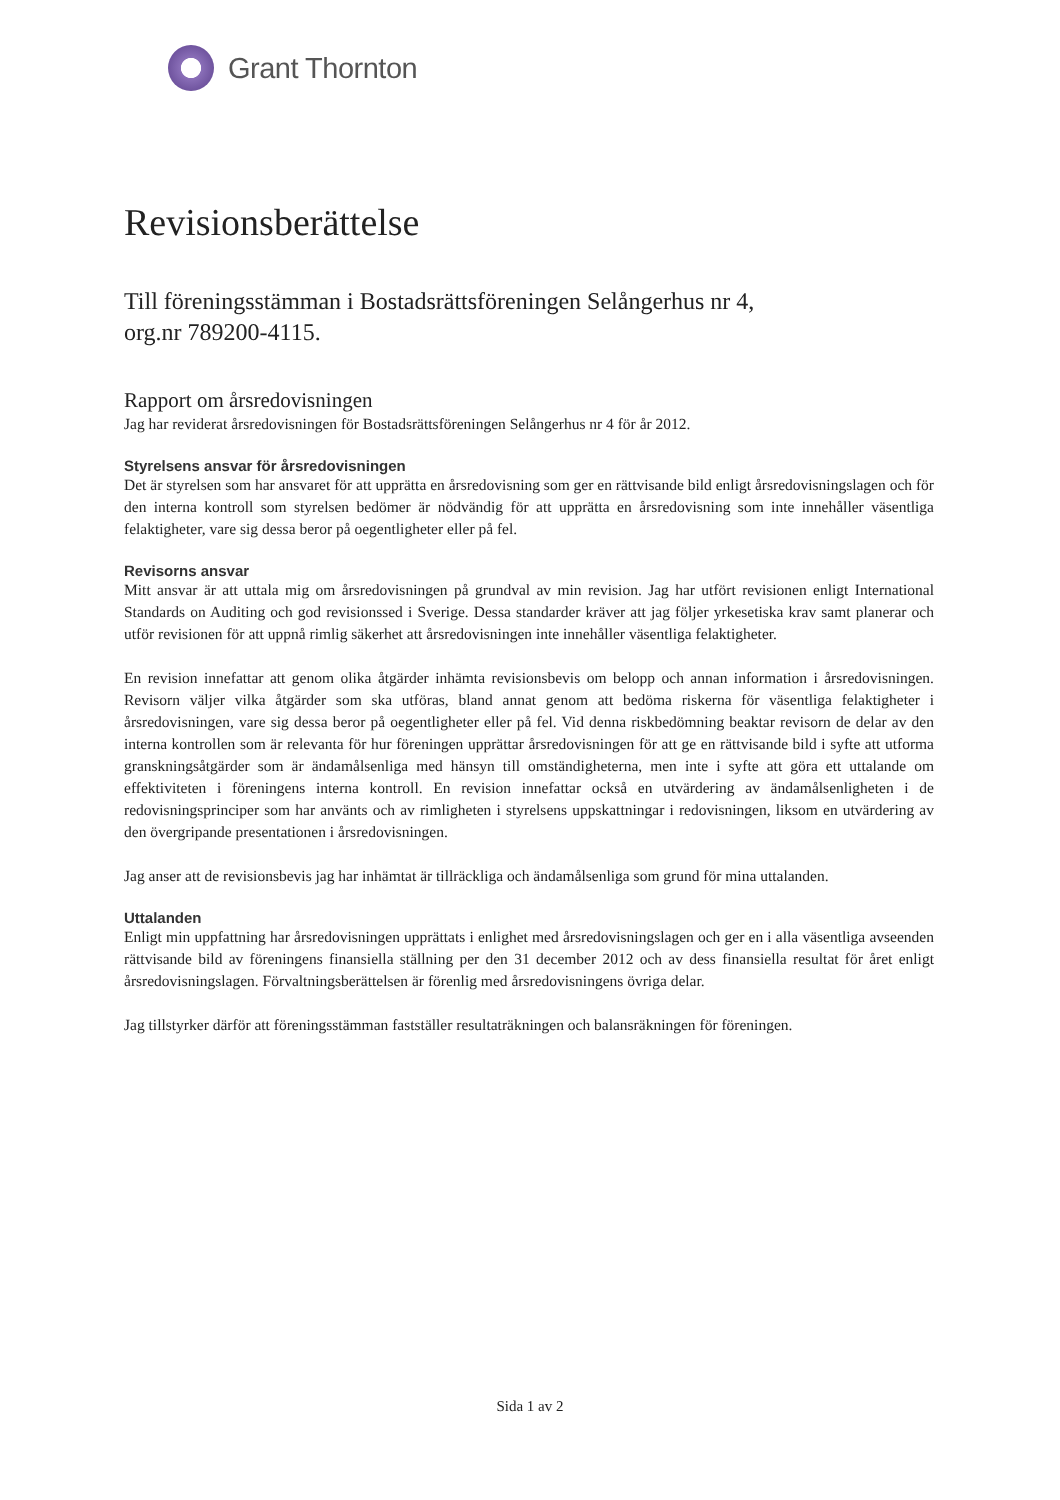Grant Thornton
Revisionsberättelse
Till föreningsstämman i Bostadsrättsföreningen Selångerhus nr 4,
org.nr 789200-4115.
Rapport om årsredovisningen
Jag har reviderat årsredovisningen för Bostadsrättsföreningen Selångerhus nr 4 för år 2012.
Styrelsens ansvar för årsredovisningen
Det är styrelsen som har ansvaret för att upprätta en årsredovisning som ger en rättvisande bild enligt årsredovisningslagen och för den interna kontroll som styrelsen bedömer är nödvändig för att upprätta en årsredovisning som inte innehåller väsentliga felaktigheter, vare sig dessa beror på oegentligheter eller på fel.
Revisorns ansvar
Mitt ansvar är att uttala mig om årsredovisningen på grundval av min revision. Jag har utfört revisionen enligt International Standards on Auditing och god revisionssed i Sverige. Dessa standarder kräver att jag följer yrkesetiska krav samt planerar och utför revisionen för att uppnå rimlig säkerhet att årsredovisningen inte innehåller väsentliga felaktigheter.
En revision innefattar att genom olika åtgärder inhämta revisionsbevis om belopp och annan information i årsredovisningen. Revisorn väljer vilka åtgärder som ska utföras, bland annat genom att bedöma riskerna för väsentliga felaktigheter i årsredovisningen, vare sig dessa beror på oegentligheter eller på fel. Vid denna riskbedömning beaktar revisorn de delar av den interna kontrollen som är relevanta för hur föreningen upprättar årsredovisningen för att ge en rättvisande bild i syfte att utforma granskningsåtgärder som är ändamålsenliga med hänsyn till omständigheterna, men inte i syfte att göra ett uttalande om effektiviteten i föreningens interna kontroll. En revision innefattar också en utvärdering av ändamålsenligheten i de redovisningsprinciper som har använts och av rimligheten i styrelsens uppskattningar i redovisningen, liksom en utvärdering av den övergripande presentationen i årsredovisningen.
Jag anser att de revisionsbevis jag har inhämtat är tillräckliga och ändamålsenliga som grund för mina uttalanden.
Uttalanden
Enligt min uppfattning har årsredovisningen upprättats i enlighet med årsredovisningslagen och ger en i alla väsentliga avseenden rättvisande bild av föreningens finansiella ställning per den 31 december 2012 och av dess finansiella resultat för året enligt årsredovisningslagen. Förvaltningsberättelsen är förenlig med årsredovisningens övriga delar.
Jag tillstyrker därför att föreningsstämman fastställer resultaträkningen och balansräkningen för föreningen.
Sida 1 av 2